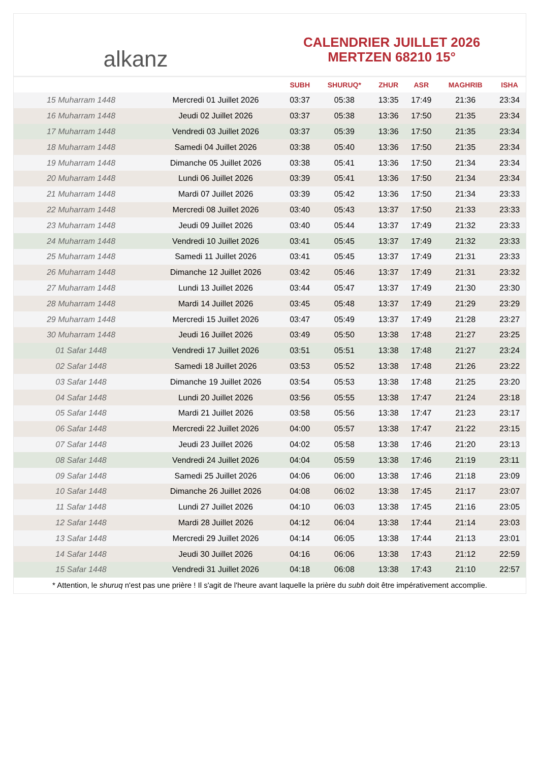alkanz
CALENDRIER JUILLET 2026
MERTZEN 68210 15°
| | | SUBH | SHURUQ* | ZHUR | ASR | MAGHRIB | ISHA |
| --- | --- | --- | --- | --- | --- | --- | --- |
| 15 Muharram 1448 | Mercredi 01 Juillet 2026 | 03:37 | 05:38 | 13:35 | 17:49 | 21:36 | 23:34 |
| 16 Muharram 1448 | Jeudi 02 Juillet 2026 | 03:37 | 05:38 | 13:36 | 17:50 | 21:35 | 23:34 |
| 17 Muharram 1448 | Vendredi 03 Juillet 2026 | 03:37 | 05:39 | 13:36 | 17:50 | 21:35 | 23:34 |
| 18 Muharram 1448 | Samedi 04 Juillet 2026 | 03:38 | 05:40 | 13:36 | 17:50 | 21:35 | 23:34 |
| 19 Muharram 1448 | Dimanche 05 Juillet 2026 | 03:38 | 05:41 | 13:36 | 17:50 | 21:34 | 23:34 |
| 20 Muharram 1448 | Lundi 06 Juillet 2026 | 03:39 | 05:41 | 13:36 | 17:50 | 21:34 | 23:34 |
| 21 Muharram 1448 | Mardi 07 Juillet 2026 | 03:39 | 05:42 | 13:36 | 17:50 | 21:34 | 23:33 |
| 22 Muharram 1448 | Mercredi 08 Juillet 2026 | 03:40 | 05:43 | 13:37 | 17:50 | 21:33 | 23:33 |
| 23 Muharram 1448 | Jeudi 09 Juillet 2026 | 03:40 | 05:44 | 13:37 | 17:49 | 21:32 | 23:33 |
| 24 Muharram 1448 | Vendredi 10 Juillet 2026 | 03:41 | 05:45 | 13:37 | 17:49 | 21:32 | 23:33 |
| 25 Muharram 1448 | Samedi 11 Juillet 2026 | 03:41 | 05:45 | 13:37 | 17:49 | 21:31 | 23:33 |
| 26 Muharram 1448 | Dimanche 12 Juillet 2026 | 03:42 | 05:46 | 13:37 | 17:49 | 21:31 | 23:32 |
| 27 Muharram 1448 | Lundi 13 Juillet 2026 | 03:44 | 05:47 | 13:37 | 17:49 | 21:30 | 23:30 |
| 28 Muharram 1448 | Mardi 14 Juillet 2026 | 03:45 | 05:48 | 13:37 | 17:49 | 21:29 | 23:29 |
| 29 Muharram 1448 | Mercredi 15 Juillet 2026 | 03:47 | 05:49 | 13:37 | 17:49 | 21:28 | 23:27 |
| 30 Muharram 1448 | Jeudi 16 Juillet 2026 | 03:49 | 05:50 | 13:38 | 17:48 | 21:27 | 23:25 |
| 01 Safar 1448 | Vendredi 17 Juillet 2026 | 03:51 | 05:51 | 13:38 | 17:48 | 21:27 | 23:24 |
| 02 Safar 1448 | Samedi 18 Juillet 2026 | 03:53 | 05:52 | 13:38 | 17:48 | 21:26 | 23:22 |
| 03 Safar 1448 | Dimanche 19 Juillet 2026 | 03:54 | 05:53 | 13:38 | 17:48 | 21:25 | 23:20 |
| 04 Safar 1448 | Lundi 20 Juillet 2026 | 03:56 | 05:55 | 13:38 | 17:47 | 21:24 | 23:18 |
| 05 Safar 1448 | Mardi 21 Juillet 2026 | 03:58 | 05:56 | 13:38 | 17:47 | 21:23 | 23:17 |
| 06 Safar 1448 | Mercredi 22 Juillet 2026 | 04:00 | 05:57 | 13:38 | 17:47 | 21:22 | 23:15 |
| 07 Safar 1448 | Jeudi 23 Juillet 2026 | 04:02 | 05:58 | 13:38 | 17:46 | 21:20 | 23:13 |
| 08 Safar 1448 | Vendredi 24 Juillet 2026 | 04:04 | 05:59 | 13:38 | 17:46 | 21:19 | 23:11 |
| 09 Safar 1448 | Samedi 25 Juillet 2026 | 04:06 | 06:00 | 13:38 | 17:46 | 21:18 | 23:09 |
| 10 Safar 1448 | Dimanche 26 Juillet 2026 | 04:08 | 06:02 | 13:38 | 17:45 | 21:17 | 23:07 |
| 11 Safar 1448 | Lundi 27 Juillet 2026 | 04:10 | 06:03 | 13:38 | 17:45 | 21:16 | 23:05 |
| 12 Safar 1448 | Mardi 28 Juillet 2026 | 04:12 | 06:04 | 13:38 | 17:44 | 21:14 | 23:03 |
| 13 Safar 1448 | Mercredi 29 Juillet 2026 | 04:14 | 06:05 | 13:38 | 17:44 | 21:13 | 23:01 |
| 14 Safar 1448 | Jeudi 30 Juillet 2026 | 04:16 | 06:06 | 13:38 | 17:43 | 21:12 | 22:59 |
| 15 Safar 1448 | Vendredi 31 Juillet 2026 | 04:18 | 06:08 | 13:38 | 17:43 | 21:10 | 22:57 |
* Attention, le shuruq n'est pas une prière ! Il s'agit de l'heure avant laquelle la prière du subh doit être impérativement accomplie.